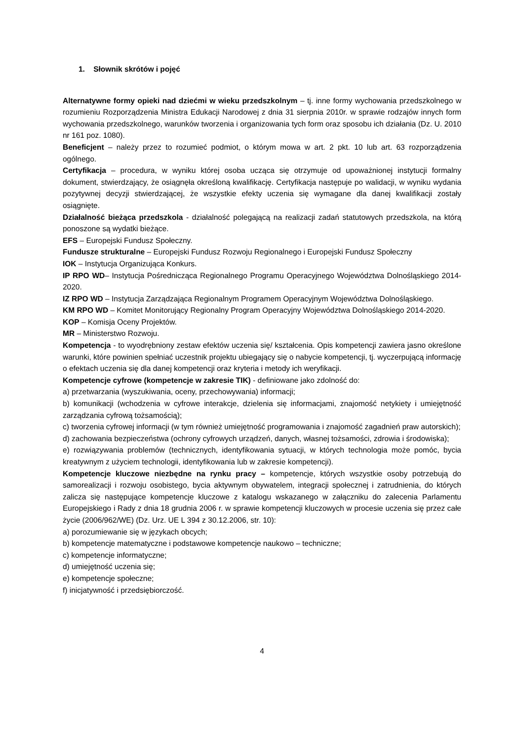1. Słownik skrótów i pojęć
Alternatywne formy opieki nad dziećmi w wieku przedszkolnym – tj. inne formy wychowania przedszkolnego w rozumieniu Rozporządzenia Ministra Edukacji Narodowej z dnia 31 sierpnia 2010r. w sprawie rodzajów innych form wychowania przedszkolnego, warunków tworzenia i organizowania tych form oraz sposobu ich działania (Dz. U. 2010 nr 161 poz. 1080).
Beneficjent – należy przez to rozumieć podmiot, o którym mowa w art. 2 pkt. 10 lub art. 63 rozporządzenia ogólnego.
Certyfikacja – procedura, w wyniku której osoba ucząca się otrzymuje od upoważnionej instytucji formalny dokument, stwierdzający, że osiągnęła określoną kwalifikację. Certyfikacja następuje po walidacji, w wyniku wydania pozytywnej decyzji stwierdzającej, że wszystkie efekty uczenia się wymagane dla danej kwalifikacji zostały osiągnięte.
Działalność bieżąca przedszkola - działalność polegającą na realizacji zadań statutowych przedszkola, na którą ponoszone są wydatki bieżące.
EFS – Europejski Fundusz Społeczny.
Fundusze strukturalne – Europejski Fundusz Rozwoju Regionalnego i Europejski Fundusz Społeczny
IOK – Instytucja Organizująca Konkurs.
IP RPO WD– Instytucja Pośrednicząca Regionalnego Programu Operacyjnego Województwa Dolnośląskiego 2014-2020.
IZ RPO WD – Instytucja Zarządzająca Regionalnym Programem Operacyjnym Województwa Dolnośląskiego.
KM RPO WD – Komitet Monitorujący Regionalny Program Operacyjny Województwa Dolnośląskiego 2014-2020.
KOP – Komisja Oceny Projektów.
MR – Ministerstwo Rozwoju.
Kompetencja - to wyodrębniony zestaw efektów uczenia się/ kształcenia. Opis kompetencji zawiera jasno określone warunki, które powinien spełniać uczestnik projektu ubiegający się o nabycie kompetencji, tj. wyczerpującą informację o efektach uczenia się dla danej kompetencji oraz kryteria i metody ich weryfikacji.
Kompetencje cyfrowe (kompetencje w zakresie TIK) - definiowane jako zdolność do:
a) przetwarzania (wyszukiwania, oceny, przechowywania) informacji;
b) komunikacji (wchodzenia w cyfrowe interakcje, dzielenia się informacjami, znajomość netykiety i umiejętność zarządzania cyfrową tożsamością);
c) tworzenia cyfrowej informacji (w tym również umiejętność programowania i znajomość zagadnień praw autorskich);
d) zachowania bezpieczeństwa (ochrony cyfrowych urządzeń, danych, własnej tożsamości, zdrowia i środowiska);
e) rozwiązywania problemów (technicznych, identyfikowania sytuacji, w których technologia może pomóc, bycia kreatywnym z użyciem technologii, identyfikowania lub w zakresie kompetencji).
Kompetencje kluczowe niezbędne na rynku pracy – kompetencje, których wszystkie osoby potrzebują do samorealizacji i rozwoju osobistego, bycia aktywnym obywatelem, integracji społecznej i zatrudnienia, do których zalicza się następujące kompetencje kluczowe z katalogu wskazanego w załączniku do zalecenia Parlamentu Europejskiego i Rady z dnia 18 grudnia 2006 r. w sprawie kompetencji kluczowych w procesie uczenia się przez całe życie (2006/962/WE) (Dz. Urz. UE L 394 z 30.12.2006, str. 10):
a) porozumiewanie się w językach obcych;
b) kompetencje matematyczne i podstawowe kompetencje naukowo – techniczne;
c) kompetencje informatyczne;
d) umiejętność uczenia się;
e) kompetencje społeczne;
f) inicjatywność i przedsiębiorczość.
4